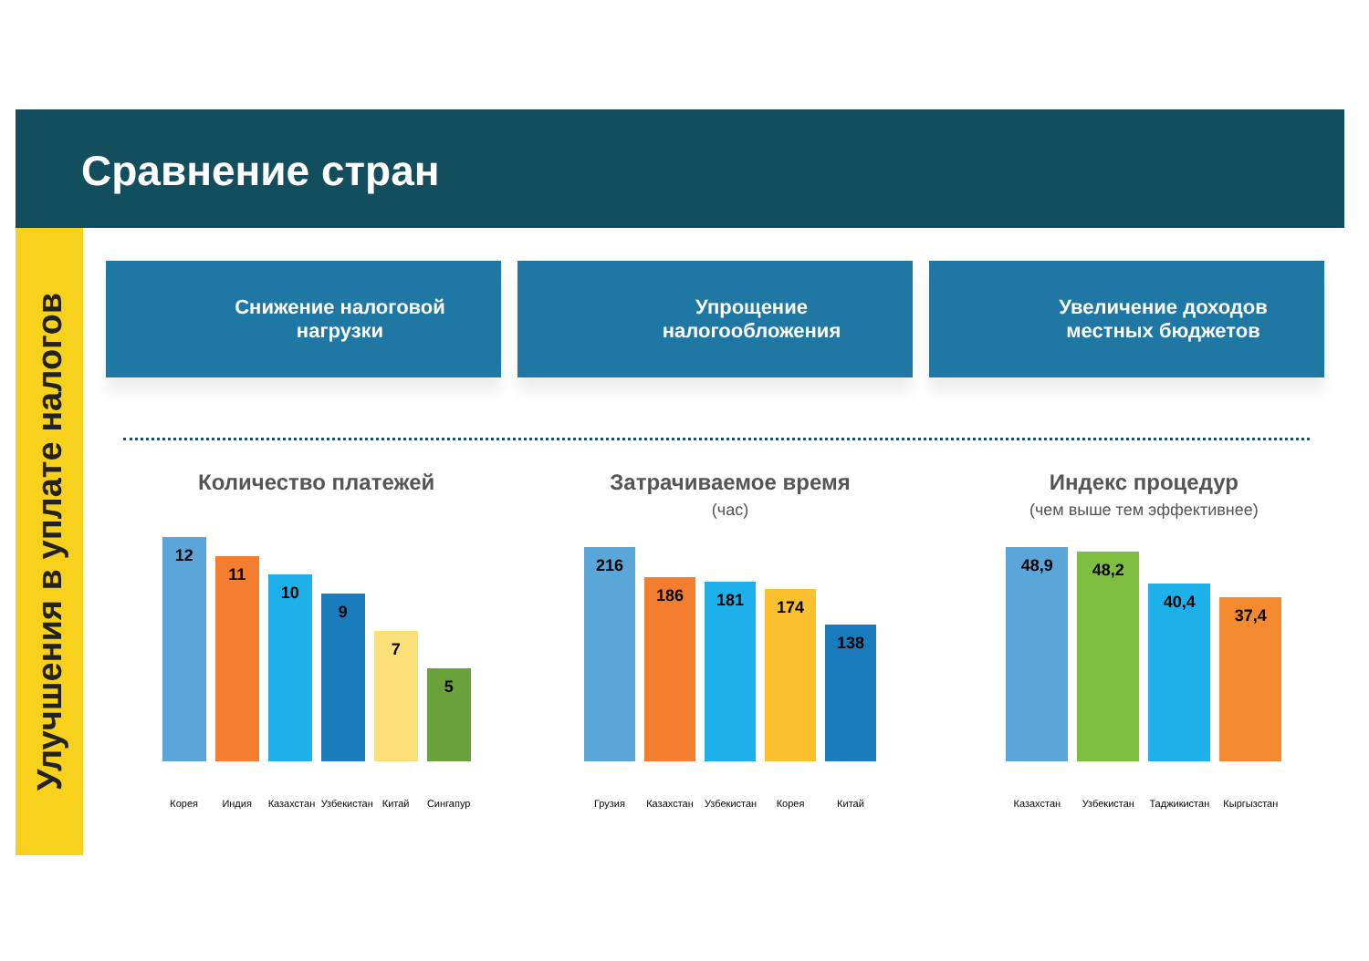Сравнение стран
Улучшения в уплате налогов
Снижение налоговой
нагрузки
Упрощение
налогообложения
Увеличение доходов
местных бюджетов
Количество платежей
12
11
10
9
7
5
Корея Индия Казахстан Узбекистан Китай Сингапур
Затрачиваемое время
(час)
216
186
181
174
138
Грузия Казахстан Узбекистан Корея Китай
Индекс процедур
(чем выше тем эффективнее)
48,9
48,2
40,4
37,4
Казахстан Узбекистан Таджикистан Кыргызстан